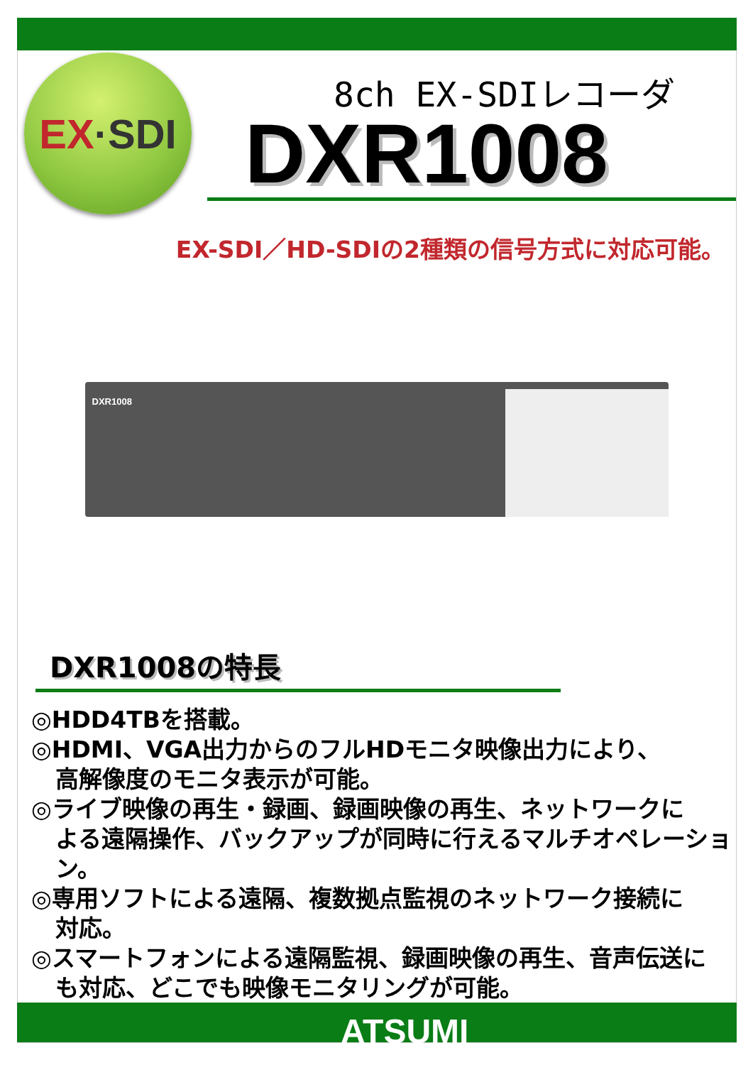EX ·SDI
8ch EX-SDIレコーダ
DXR1008
EX-SDI／HD-SDIの2種類の信号方式に対応可能。
DXR1008
DXR1008の特長
◎HDD4TBを搭載。
◎HDMI、VGA出力からのフルHDモニタ映像出力により、
高解像度のモニタ表示が可能。
◎ライブ映像の再生・録画、録画映像の再生、ネットワークに
よる遠隔操作、バックアップが同時に行えるマルチオペレーション。
◎専用ソフトによる遠隔、複数拠点監視のネットワーク接続に
対応。
◎スマートフォンによる遠隔監視、録画映像の再生、音声伝送に
も対応、どこでも映像モニタリングが可能。
ATSUMI